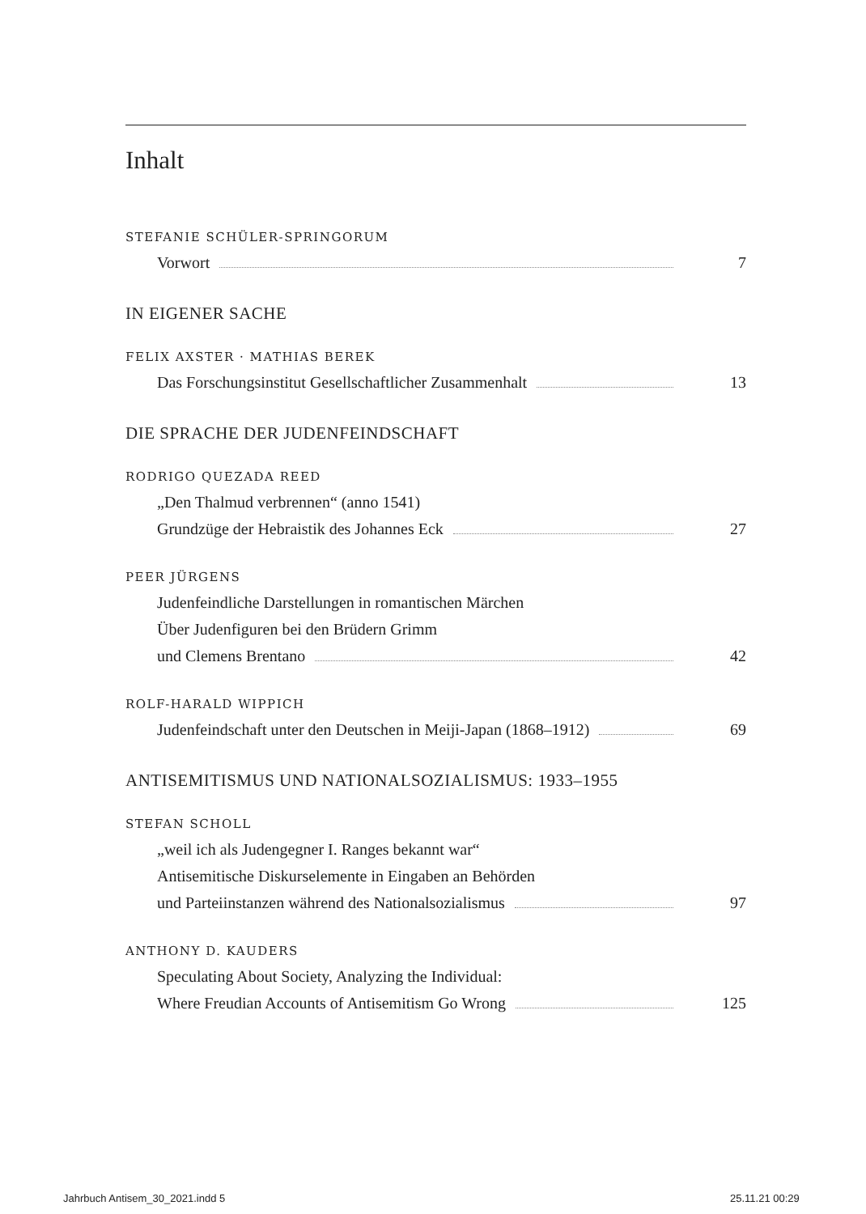Inhalt
STEFANIE SCHÜLER-SPRINGORUM
Vorwort 7
IN EIGENER SACHE
FELIX AXSTER · MATHIAS BEREK
Das Forschungsinstitut Gesellschaftlicher Zusammenhalt 13
DIE SPRACHE DER JUDENFEINDSCHAFT
RODRIGO QUEZADA REED
„Den Thalmud verbrennen“ (anno 1541)
Grundzüge der Hebraistik des Johannes Eck 27
PEER JÜRGENS
Judenfeindliche Darstellungen in romantischen Märchen
Über Judenfiguren bei den Brüdern Grimm
und Clemens Brentano 42
ROLF-HARALD WIPPICH
Judenfeindschaft unter den Deutschen in Meiji-Japan (1868–1912) 69
ANTISEMITISMUS UND NATIONALSOZIALISMUS: 1933–1955
STEFAN SCHOLL
„weil ich als Judengegner I. Ranges bekannt war“
Antisemitische Diskurselemente in Eingaben an Behörden
und Parteiinstanzen während des Nationalsozialismus 97
ANTHONY D. KAUDERS
Speculating About Society, Analyzing the Individual:
Where Freudian Accounts of Antisemitism Go Wrong 125
Jahrbuch Antisem_30_2021.indd 5
25.11.21 00:29